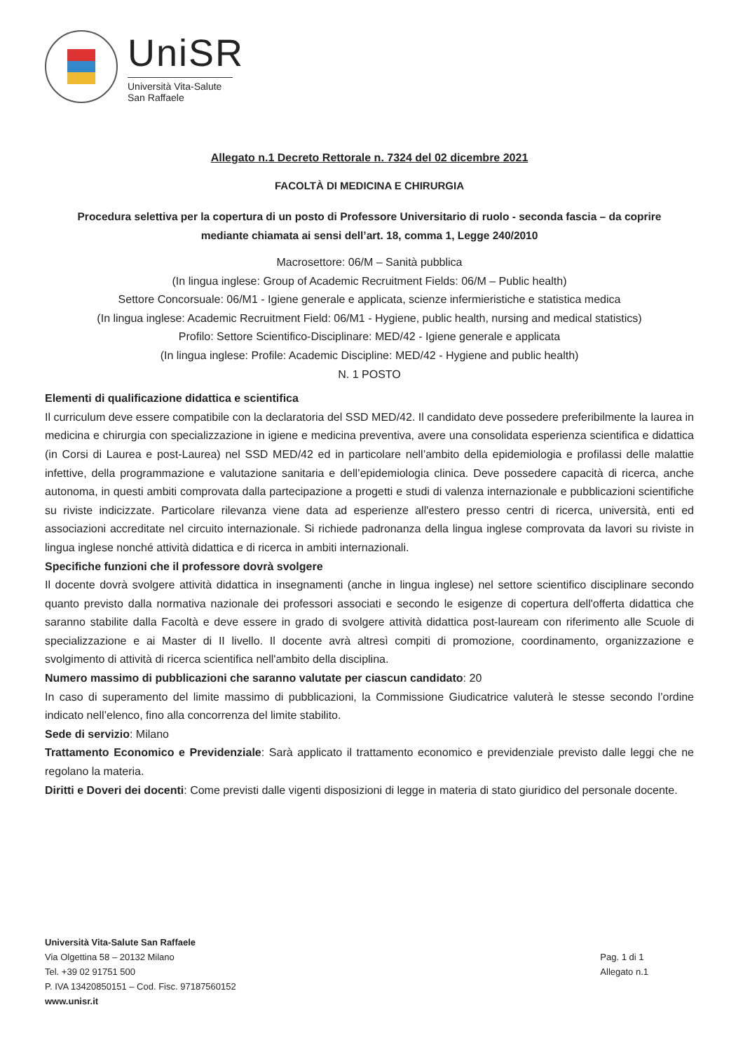UniSR
Università Vita-Salute
San Raffaele
Allegato n.1 Decreto Rettorale n. 7324 del 02 dicembre 2021
FACOLTÀ DI MEDICINA E CHIRURGIA
Procedura selettiva per la copertura di un posto di Professore Universitario di ruolo - seconda fascia – da coprire mediante chiamata ai sensi dell’art. 18, comma 1, Legge 240/2010
Macrosettore: 06/M – Sanità pubblica
(In lingua inglese: Group of Academic Recruitment Fields: 06/M – Public health)
Settore Concorsuale: 06/M1 - Igiene generale e applicata, scienze infermieristiche e statistica medica
(In lingua inglese: Academic Recruitment Field: 06/M1 - Hygiene, public health, nursing and medical statistics)
Profilo: Settore Scientifico-Disciplinare: MED/42 - Igiene generale e applicata
(In lingua inglese: Profile: Academic Discipline: MED/42 - Hygiene and public health)
N. 1 POSTO
Elementi di qualificazione didattica e scientifica
Il curriculum deve essere compatibile con la declaratoria del SSD MED/42. Il candidato deve possedere preferibilmente la laurea in medicina e chirurgia con specializzazione in igiene e medicina preventiva, avere una consolidata esperienza scientifica e didattica (in Corsi di Laurea e post-Laurea) nel SSD MED/42 ed in particolare nell’ambito della epidemiologia e profilassi delle malattie infettive, della programmazione e valutazione sanitaria e dell’epidemiologia clinica. Deve possedere capacità di ricerca, anche autonoma, in questi ambiti comprovata dalla partecipazione a progetti e studi di valenza internazionale e pubblicazioni scientifiche su riviste indicizzate. Particolare rilevanza viene data ad esperienze all'estero presso centri di ricerca, università, enti ed associazioni accreditate nel circuito internazionale. Si richiede padronanza della lingua inglese comprovata da lavori su riviste in lingua inglese nonché attività didattica e di ricerca in ambiti internazionali.
Specifiche funzioni che il professore dovrà svolgere
Il docente dovrà svolgere attività didattica in insegnamenti (anche in lingua inglese) nel settore scientifico disciplinare secondo quanto previsto dalla normativa nazionale dei professori associati e secondo le esigenze di copertura dell'offerta didattica che saranno stabilite dalla Facoltà e deve essere in grado di svolgere attività didattica post-lauream con riferimento alle Scuole di specializzazione e ai Master di II livello. Il docente avrà altresì compiti di promozione, coordinamento, organizzazione e svolgimento di attività di ricerca scientifica nell'ambito della disciplina.
Numero massimo di pubblicazioni che saranno valutate per ciascun candidato: 20
In caso di superamento del limite massimo di pubblicazioni, la Commissione Giudicatrice valuterà le stesse secondo l’ordine indicato nell’elenco, fino alla concorrenza del limite stabilito.
Sede di servizio: Milano
Trattamento Economico e Previdenziale: Sarà applicato il trattamento economico e previdenziale previsto dalle leggi che ne regolano la materia.
Diritti e Doveri dei docenti: Come previsti dalle vigenti disposizioni di legge in materia di stato giuridico del personale docente.
Università Vita-Salute San Raffaele
Via Olgettina 58 – 20132 Milano
Tel. +39 02 91751 500
P. IVA 13420850151 – Cod. Fisc. 97187560152
www.unisr.it
Pag. 1 di 1
Allegato n.1